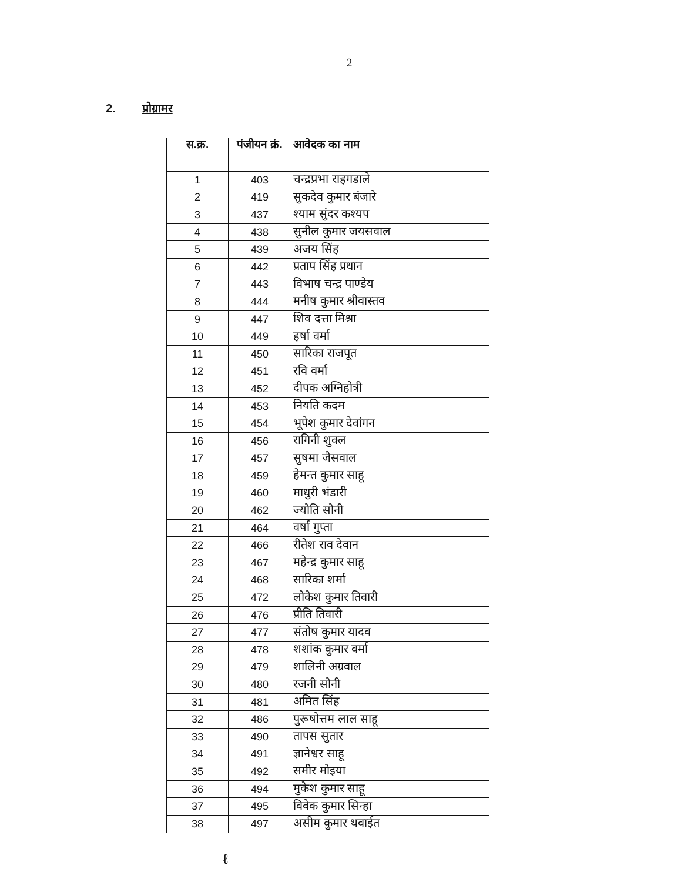2
2. प्रोग्रामर
| स.क्र. | पंजीयन क्रं. | आवेदक का नाम |
| --- | --- | --- |
| 1 | 403 | चन्द्रप्रभा राहगडाले |
| 2 | 419 | सुकदेव कुमार बंजारे |
| 3 | 437 | श्याम सुंदर कश्यप |
| 4 | 438 | सुनील कुमार जयसवाल |
| 5 | 439 | अजय सिंह |
| 6 | 442 | प्रताप सिंह प्रधान |
| 7 | 443 | विभाष चन्द्र पाण्डेय |
| 8 | 444 | मनीष कुमार श्रीवास्तव |
| 9 | 447 | शिव दत्ता मिश्रा |
| 10 | 449 | हर्षा वर्मा |
| 11 | 450 | सारिका राजपूत |
| 12 | 451 | रवि वर्मा |
| 13 | 452 | दीपक अग्निहोत्री |
| 14 | 453 | नियति कदम |
| 15 | 454 | भूपेश कुमार देवांगन |
| 16 | 456 | रागिनी शुक्ल |
| 17 | 457 | सुषमा जैसवाल |
| 18 | 459 | हेमन्त कुमार साहू |
| 19 | 460 | माधुरी भंडारी |
| 20 | 462 | ज्योति सोनी |
| 21 | 464 | वर्षा गुप्ता |
| 22 | 466 | रीतेश राव देवान |
| 23 | 467 | महेन्द्र कुमार साहू |
| 24 | 468 | सारिका शर्मा |
| 25 | 472 | लोकेश कुमार तिवारी |
| 26 | 476 | प्रीति तिवारी |
| 27 | 477 | संतोष कुमार यादव |
| 28 | 478 | शशांक कुमार वर्मा |
| 29 | 479 | शालिनी अग्रवाल |
| 30 | 480 | रजनी सोनी |
| 31 | 481 | अमित सिंह |
| 32 | 486 | पुरूषोत्तम लाल साहू |
| 33 | 490 | तापस सुतार |
| 34 | 491 | ज्ञानेश्वर साहू |
| 35 | 492 | समीर मोइया |
| 36 | 494 | मुकेश कुमार साहू |
| 37 | 495 | विवेक कुमार सिन्हा |
| 38 | 497 | असीम कुमार थवाईत |
ℓ